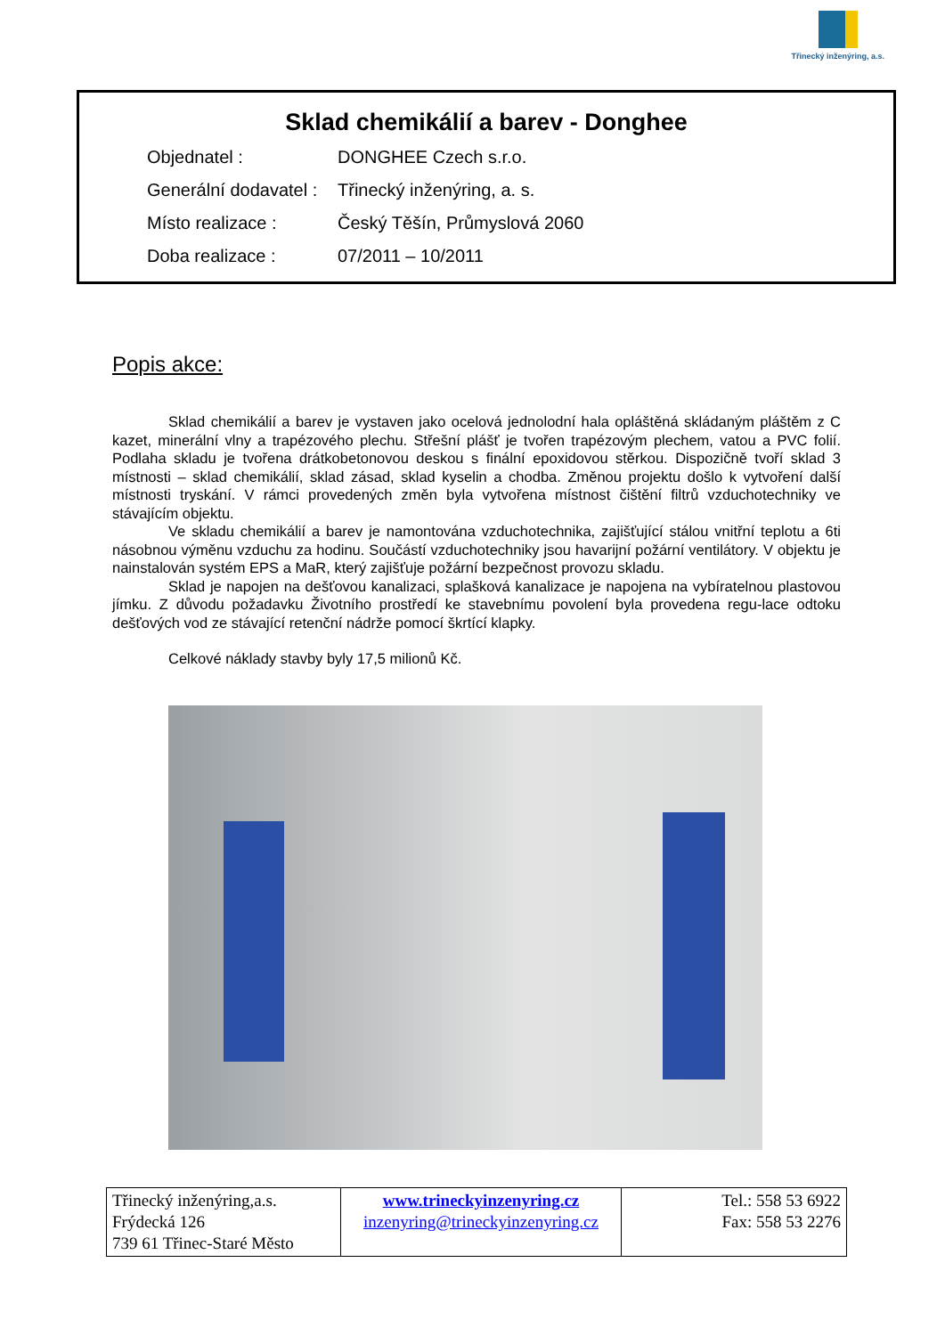Třinecký inženýring, a.s.
Sklad chemikálií a barev - Donghee
Objednatel : DONGHEE Czech s.r.o.
Generální dodavatel : Třinecký inženýring, a. s.
Místo realizace : Český Těšín, Průmyslová 2060
Doba realizace : 07/2011 – 10/2011
Popis akce:
Sklad chemikálií a barev je vystaven jako ocelová jednolodní hala opláštěná skládaným pláštěm z C kazet, minerální vlny a trapézového plechu. Střešní plášť je tvořen trapézovým plechem, vatou a PVC folií. Podlaha skladu je tvořena drátkobetonovou deskou s finální epoxidovou stěrkou. Dispozičně tvoří sklad 3 místnosti – sklad chemikálií, sklad zásad, sklad kyselin a chodba. Změnou projektu došlo k vytvoření další místnosti tryskání. V rámci provedených změn byla vytvořena místnost čištění filtrů vzduchotechniky ve stávajícím objektu.
Ve skladu chemikálií a barev je namontována vzduchotechnika, zajišťující stálou vnitřní teplotu a 6ti násobnou výměnu vzduchu za hodinu. Součástí vzduchotechniky jsou havarijní požární ventilátory. V objektu je nainstalován systém EPS a MaR, který zajišťuje požární bezpečnost provozu skladu.
Sklad je napojen na dešťovou kanalizaci, splašková kanalizace je napojena na vybíratelnou plastovou jímku. Z důvodu požadavku Životního prostředí ke stavebnímu povolení byla provedena regu-lace odtoku dešťových vod ze stávající retenční nádrže pomocí škrtící klapky.
Celkové náklady stavby byly 17,5 milionů Kč.
| Třinecký inženýring,a.s. Frýdecká 126 739 61 Třinec-Staré Město | www.trineckyinzenyring.cz inzenyring@trineckyinzenyring.cz | Tel.: 558 53 6922 Fax: 558 53 2276 |